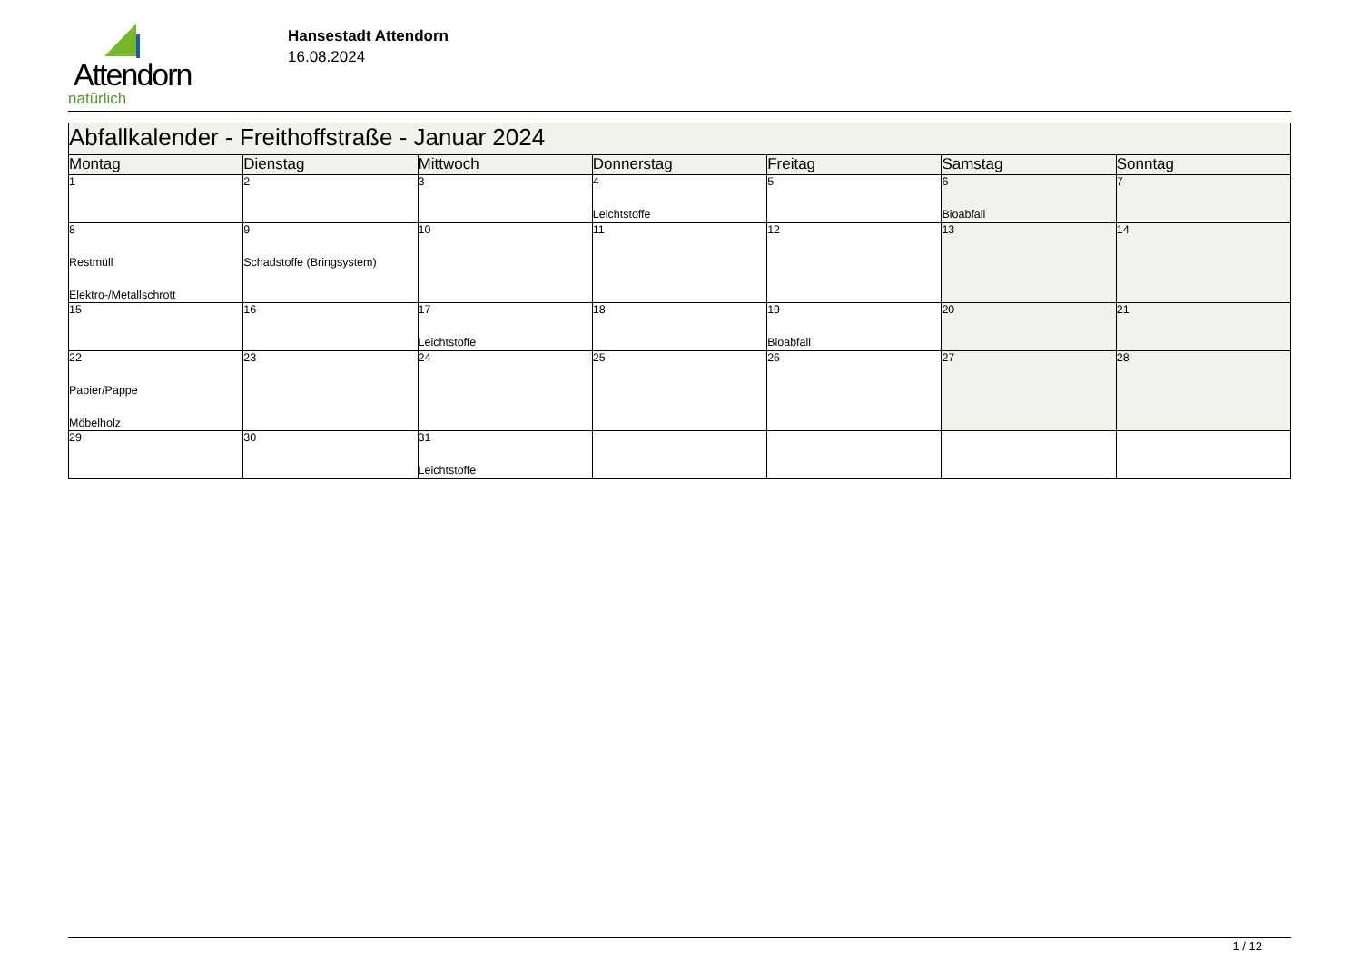Attendorn
natürlich
Hansestadt Attendorn
16.08.2024
| Abfallkalender - Freithoffstraße - Januar 2024 | | | | | | |
| --- | --- | --- | --- | --- | --- | --- |
| Montag | Dienstag | Mittwoch | Donnerstag | Freitag | Samstag | Sonntag |
| 1 | 2 | 3 | 4 Leichtstoffe | 5 | 6 Bioabfall | 7 |
| 8 Restmüll Elektro-/Metallschrott | 9 Schadstoffe (Bringsystem) | 10 | 11 | 12 | 13 | 14 |
| 15 | 16 | 17 Leichtstoffe | 18 | 19 Bioabfall | 20 | 21 |
| 22 Papier/Pappe Möbelholz | 23 | 24 | 25 | 26 | 27 | 28 |
| 29 | 30 | 31 Leichtstoffe | | | | |
1 / 12